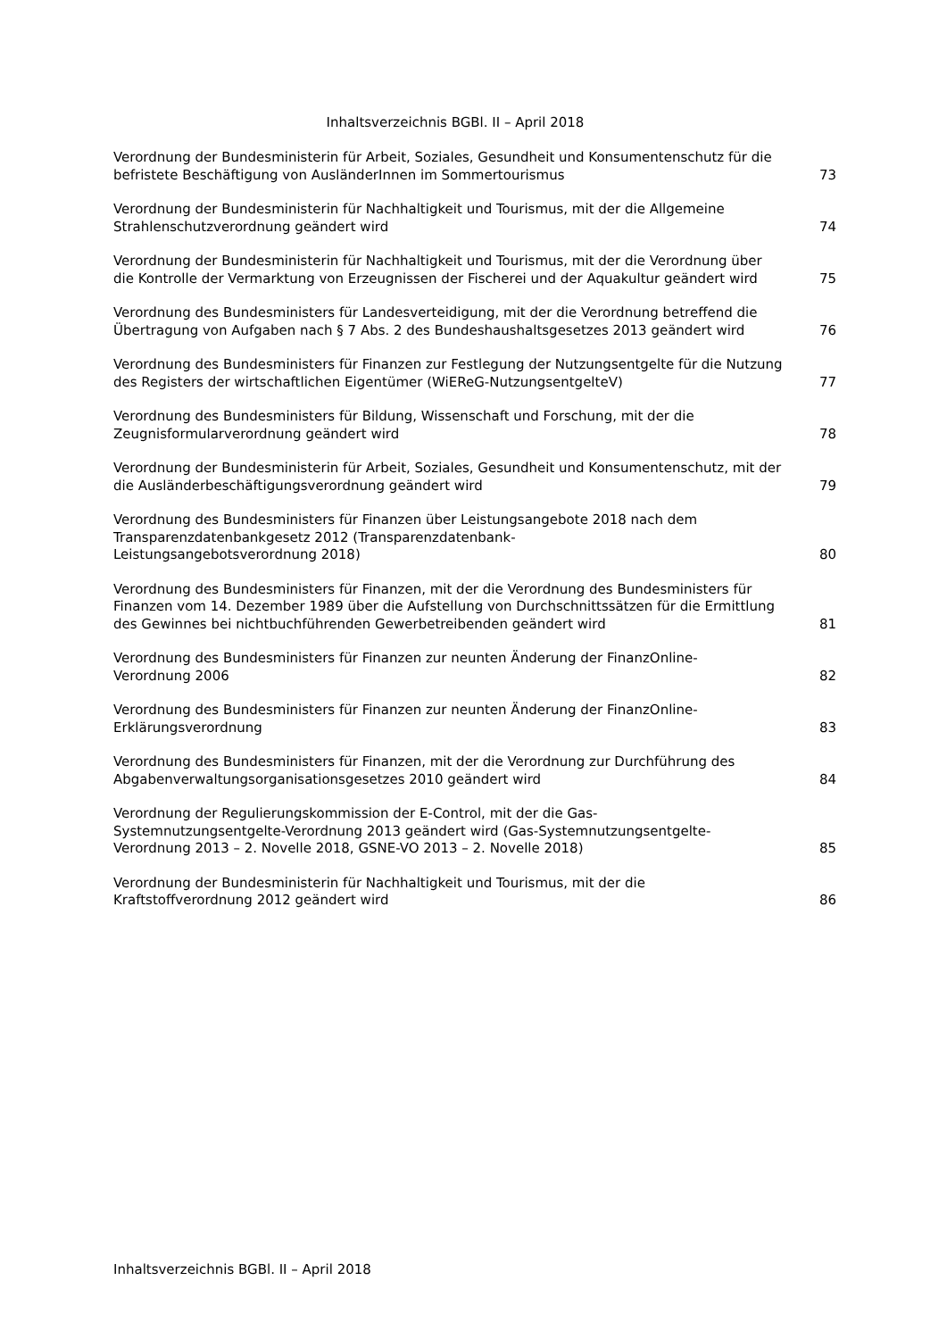Inhaltsverzeichnis BGBl. II – April 2018
| Verordnung der Bundesministerin für Arbeit, Soziales, Gesundheit und Konsumentenschutz für die befristete Beschäftigung von AusländerInnen im Sommertourismus | 73 |
| Verordnung der Bundesministerin für Nachhaltigkeit und Tourismus, mit der die Allgemeine Strahlenschutzverordnung geändert wird | 74 |
| Verordnung der Bundesministerin für Nachhaltigkeit und Tourismus, mit der die Verordnung über die Kontrolle der Vermarktung von Erzeugnissen der Fischerei und der Aquakultur geändert wird | 75 |
| Verordnung des Bundesministers für Landesverteidigung, mit der die Verordnung betreffend die Übertragung von Aufgaben nach § 7 Abs. 2 des Bundeshaushaltsgesetzes 2013 geändert wird | 76 |
| Verordnung des Bundesministers für Finanzen zur Festlegung der Nutzungsentgelte für die Nutzung des Registers der wirtschaftlichen Eigentümer (WiEReG-NutzungsentgelteV) | 77 |
| Verordnung des Bundesministers für Bildung, Wissenschaft und Forschung, mit der die Zeugnisformularverordnung geändert wird | 78 |
| Verordnung der Bundesministerin für Arbeit, Soziales, Gesundheit und Konsumentenschutz, mit der die Ausländerbeschäftigungsverordnung geändert wird | 79 |
| Verordnung des Bundesministers für Finanzen über Leistungsangebote 2018 nach dem Transparenzdatenbankgesetz 2012 (Transparenzdatenbank- Leistungsangebotsverordnung 2018) | 80 |
| Verordnung des Bundesministers für Finanzen, mit der die Verordnung des Bundesministers für Finanzen vom 14. Dezember 1989 über die Aufstellung von Durchschnittssätzen für die Ermittlung des Gewinnes bei nichtbuchführenden Gewerbetreibenden geändert wird | 81 |
| Verordnung des Bundesministers für Finanzen zur neunten Änderung der FinanzOnline- Verordnung 2006 | 82 |
| Verordnung des Bundesministers für Finanzen zur neunten Änderung der FinanzOnline- Erklärungsverordnung | 83 |
| Verordnung des Bundesministers für Finanzen, mit der die Verordnung zur Durchführung des Abgabenverwaltungsorganisationsgesetzes 2010 geändert wird | 84 |
| Verordnung der Regulierungskommission der E-Control, mit der die Gas- Systemnutzungsentgelte-Verordnung 2013 geändert wird (Gas-Systemnutzungsentgelte- Verordnung 2013 – 2. Novelle 2018, GSNE-VO 2013 – 2. Novelle 2018) | 85 |
| Verordnung der Bundesministerin für Nachhaltigkeit und Tourismus, mit der die Kraftstoffverordnung 2012 geändert wird | 86 |
Inhaltsverzeichnis BGBl. II – April 2018